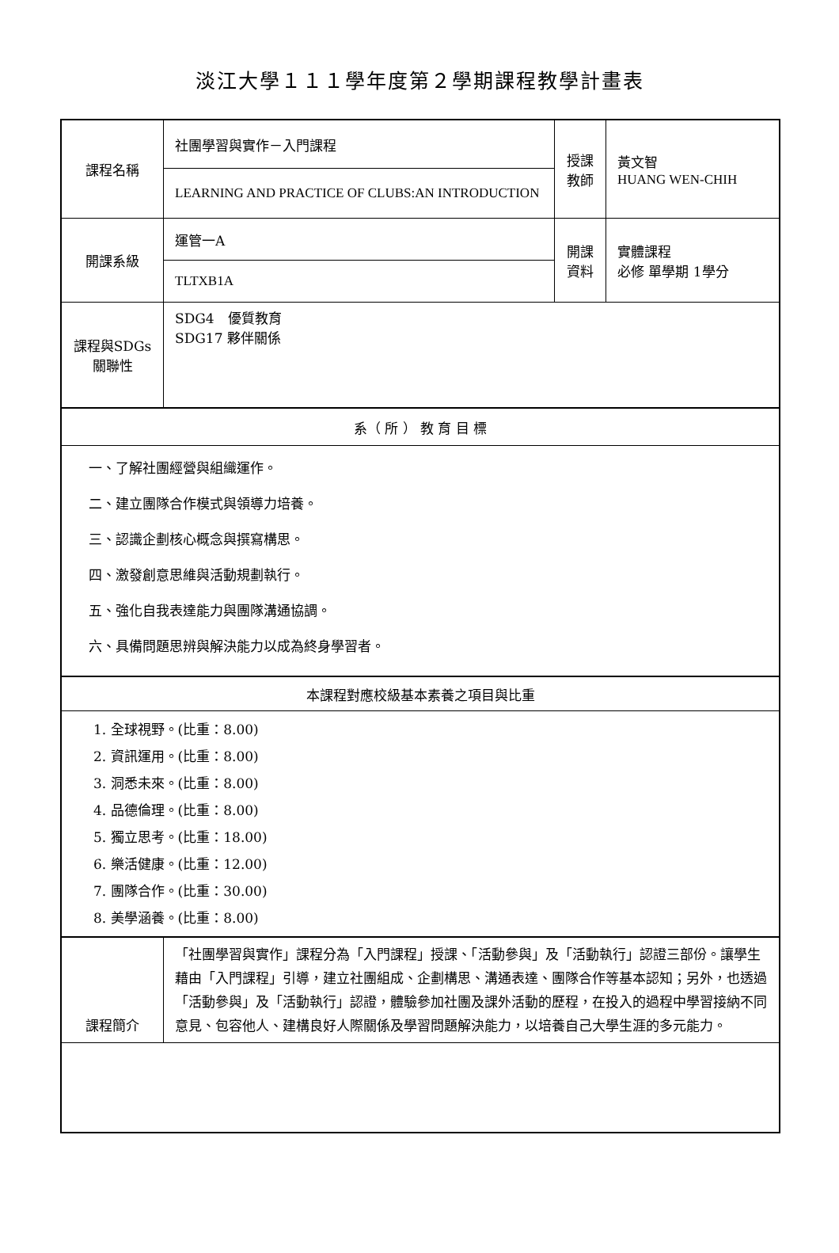淡江大學１１１學年度第２學期課程教學計畫表
| 課程名稱 | 社團學習與實作－入門課程 | 授課 教師 | 黃文智 HUANG WEN-CHIH |
| | LEARNING AND PRACTICE OF CLUBS:AN INTRODUCTION | | |
| 開課系級 | 運管一A | 開課 資料 | 實體課程 必修 單學期 1學分 |
| | TLTXB1A | | |
| 課程與SDGs 關聯性 | SDG4 優質教育 SDG17 夥伴關係 | | |
| 系（ 所 ） 教 育 目 標 | | | |
| 一、了解社團經營與組織運作。 二、建立團隊合作模式與領導力培養。 三、認識企劃核心概念與撰寫構思。 四、激發創意思維與活動規劃執行。 五、強化自我表達能力與團隊溝通協調。 六、具備問題思辨與解決能力以成為終身學習者。 | | | |
| 本課程對應校級基本素養之項目與比重 | | | |
| 1. 全球視野。(比重：8.00) 2. 資訊運用。(比重：8.00) 3. 洞悉未來。(比重：8.00) 4. 品德倫理。(比重：8.00) 5. 獨立思考。(比重：18.00) 6. 樂活健康。(比重：12.00) 7. 團隊合作。(比重：30.00) 8. 美學涵養。(比重：8.00) | | | |
| 課程簡介 | 「社團學習與實作」課程分為「入門課程」授課、「活動參與」及「活動執行」認證三部份。讓學生藉由「入門課程」引導，建立社團組成、企劃構思、溝通表達、團隊合作等基本認知；另外，也透過「活動參與」及「活動執行」認證，體驗參加社團及課外活動的歷程，在投入的過程中學習接納不同意見、包容他人、建構良好人際關係及學習問題解決能力，以培養自己大學生涯的多元能力。 | | |